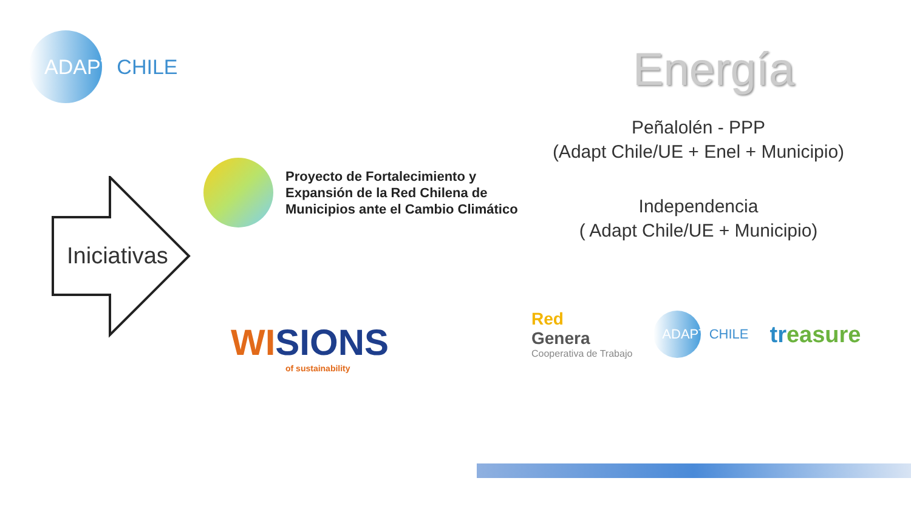ADAPT CHILE
Energía
Peñalolén - PPP
(Adapt Chile/UE + Enel + Municipio)
Independencia
( Adapt Chile/UE + Municipio)
Iniciativas
Proyecto de Fortalecimiento y
Expansión de la Red Chilena de
Municipios ante el Cambio Climático
WISIONS
of sustainability
Red
Genera
Cooperativa de Trabajo
ADAPT CHILE
trea sure